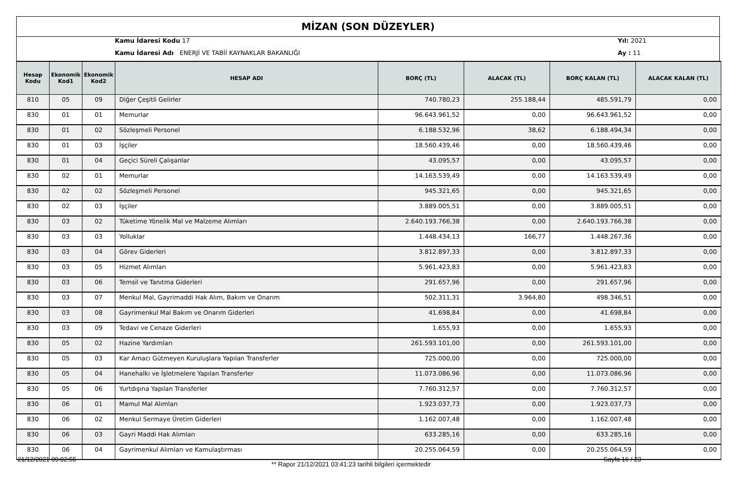MİZAN (SON DÜZEYLER)
Kamu İdaresi Kodu 17 Yıl: 2021
Kamu İdaresi Adı ENERJİ VE TABİİ KAYNAKLAR BAKANLIĞI
Ay : 11
| Hesap Kodu | Ekonomik Kod1 | Ekonomik Kod2 | HESAP ADI | BORÇ (TL) | ALACAK (TL) | BORÇ KALAN (TL) | ALACAK KALAN (TL) |
| --- | --- | --- | --- | --- | --- | --- | --- |
| 810 | 05 | 09 | Diğer Çeşitli Gelirler | 740.780,23 | 255.188,44 | 485.591,79 | 0,00 |
| 830 | 01 | 01 | Memurlar | 96.643.961,52 | 0,00 | 96.643.961,52 | 0,00 |
| 830 | 01 | 02 | Sözleşmeli Personel | 6.188.532,96 | 38,62 | 6.188.494,34 | 0,00 |
| 830 | 01 | 03 | İşçiler | 18.560.439,46 | 0,00 | 18.560.439,46 | 0,00 |
| 830 | 01 | 04 | Geçici Süreli Çalışanlar | 43.095,57 | 0,00 | 43.095,57 | 0,00 |
| 830 | 02 | 01 | Memurlar | 14.163.539,49 | 0,00 | 14.163.539,49 | 0,00 |
| 830 | 02 | 02 | Sözleşmeli Personel | 945.321,65 | 0,00 | 945.321,65 | 0,00 |
| 830 | 02 | 03 | İşçiler | 3.889.005,51 | 0,00 | 3.889.005,51 | 0,00 |
| 830 | 03 | 02 | Tüketime Yönelik Mal ve Malzeme Alımları | 2.640.193.766,38 | 0,00 | 2.640.193.766,38 | 0,00 |
| 830 | 03 | 03 | Yolluklar | 1.448.434,13 | 166,77 | 1.448.267,36 | 0,00 |
| 830 | 03 | 04 | Görev Giderleri | 3.812.897,33 | 0,00 | 3.812.897,33 | 0,00 |
| 830 | 03 | 05 | Hizmet Alımları | 5.961.423,83 | 0,00 | 5.961.423,83 | 0,00 |
| 830 | 03 | 06 | Temsil ve Tanıtma Giderleri | 291.657,96 | 0,00 | 291.657,96 | 0,00 |
| 830 | 03 | 07 | Menkul Mal, Gayrimaddi Hak Alım, Bakım ve Onarım | 502.311,31 | 3.964,80 | 498.346,51 | 0,00 |
| 830 | 03 | 08 | Gayrimenkul Mal Bakım ve Onarım Giderleri | 41.698,84 | 0,00 | 41.698,84 | 0,00 |
| 830 | 03 | 09 | Tedavi ve Cenaze Giderleri | 1.655,93 | 0,00 | 1.655,93 | 0,00 |
| 830 | 05 | 02 | Hazine Yardımları | 261.593.101,00 | 0,00 | 261.593.101,00 | 0,00 |
| 830 | 05 | 03 | Kar Amacı Gütmeyen Kuruluşlara Yapılan Transferler | 725.000,00 | 0,00 | 725.000,00 | 0,00 |
| 830 | 05 | 04 | Hanehalkı ve İşletmelere Yapılan Transferler | 11.073.086,96 | 0,00 | 11.073.086,96 | 0,00 |
| 830 | 05 | 06 | Yurtdışına Yapılan Transferler | 7.760.312,57 | 0,00 | 7.760.312,57 | 0,00 |
| 830 | 06 | 01 | Mamul Mal Alımları | 1.923.037,73 | 0,00 | 1.923.037,73 | 0,00 |
| 830 | 06 | 02 | Menkul Sermaye Üretim Giderleri | 1.162.007,48 | 0,00 | 1.162.007,48 | 0,00 |
| 830 | 06 | 03 | Gayri Maddi Hak Alımları | 633.285,16 | 0,00 | 633.285,16 | 0,00 |
| 830 | 06 | 04 | Gayrimenkul Alımları ve Kamulaştırması | 20.255.064,59 | 0,00 | 20.255.064,59 | 0,00 |
21/12/2021 09:02:55
** Rapor 21/12/2021 03:41:23 tarihli bilgileri içermektedir
Sayfa 16 / 23